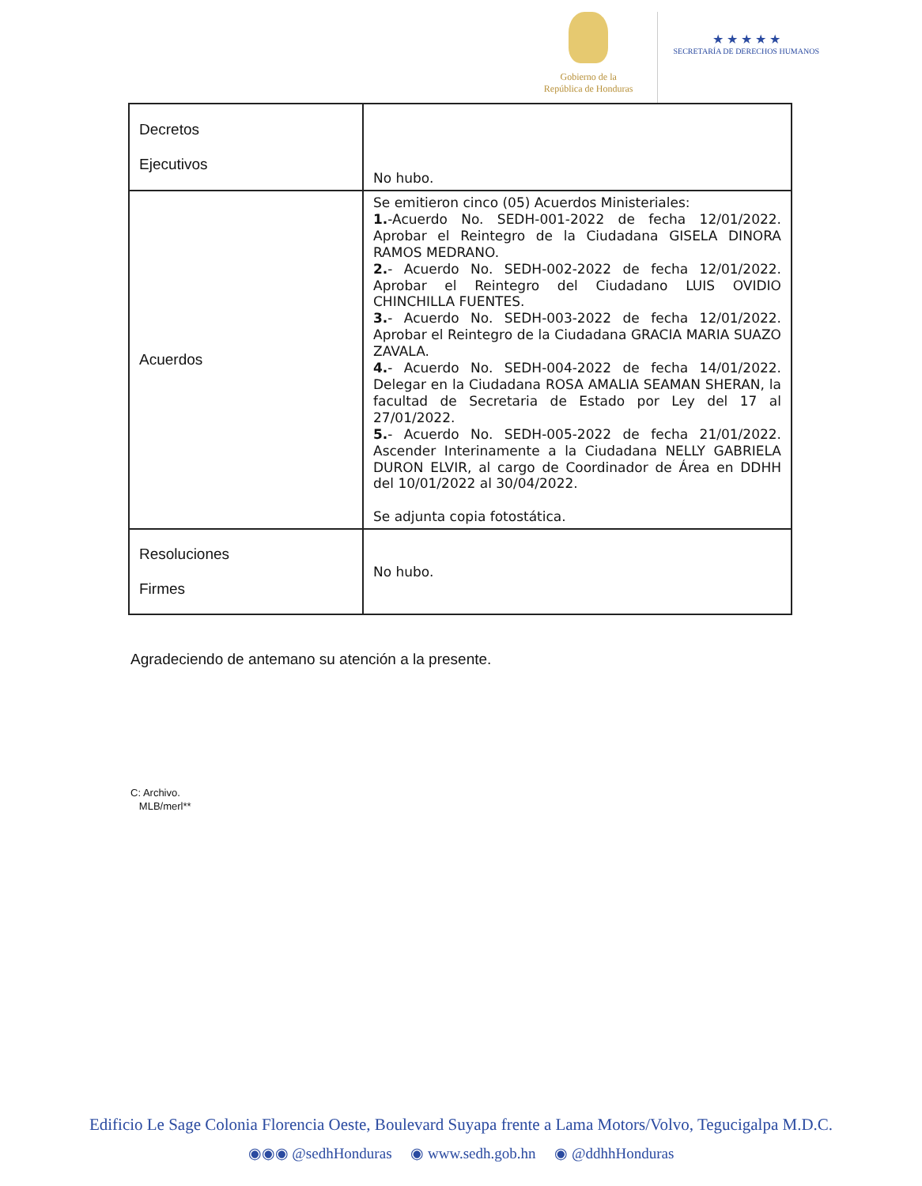Gobierno de la
República de Honduras
★ ★ ★ ★ ★
SECRETARÍA DE DERECHOS HUMANOS
| Decretos Ejecutivos | No hubo. |
| Acuerdos | Se emitieron cinco (05) Acuerdos Ministeriales: 1. -Acuerdo No. SEDH-001-2022 de fecha 12/01/2022. Aprobar el Reintegro de la Ciudadana GISELA DINORA RAMOS MEDRANO. 2. - Acuerdo No. SEDH-002-2022 de fecha 12/01/2022. Aprobar el Reintegro del Ciudadano LUIS OVIDIO CHINCHILLA FUENTES. 3. - Acuerdo No. SEDH-003-2022 de fecha 12/01/2022. Aprobar el Reintegro de la Ciudadana GRACIA MARIA SUAZO ZAVALA. 4. - Acuerdo No. SEDH-004-2022 de fecha 14/01/2022. Delegar en la Ciudadana ROSA AMALIA SEAMAN SHERAN, la facultad de Secretaria de Estado por Ley del 17 al 27/01/2022. 5. - Acuerdo No. SEDH-005-2022 de fecha 21/01/2022. Ascender Interinamente a la Ciudadana NELLY GABRIELA DURON ELVIR, al cargo de Coordinador de Área en DDHH del 10/01/2022 al 30/04/2022. Se adjunta copia fotostática. |
| Resoluciones Firmes | No hubo. |
Agradeciendo de antemano su atención a la presente.
C: Archivo.
MLB/merl**
Edificio Le Sage Colonia Florencia Oeste, Boulevard Suyapa frente a Lama Motors/Volvo, Tegucigalpa M.D.C.
◉◉◉ @sedhHonduras ◉ www.sedh.gob.hn ◉ @ddhhHonduras